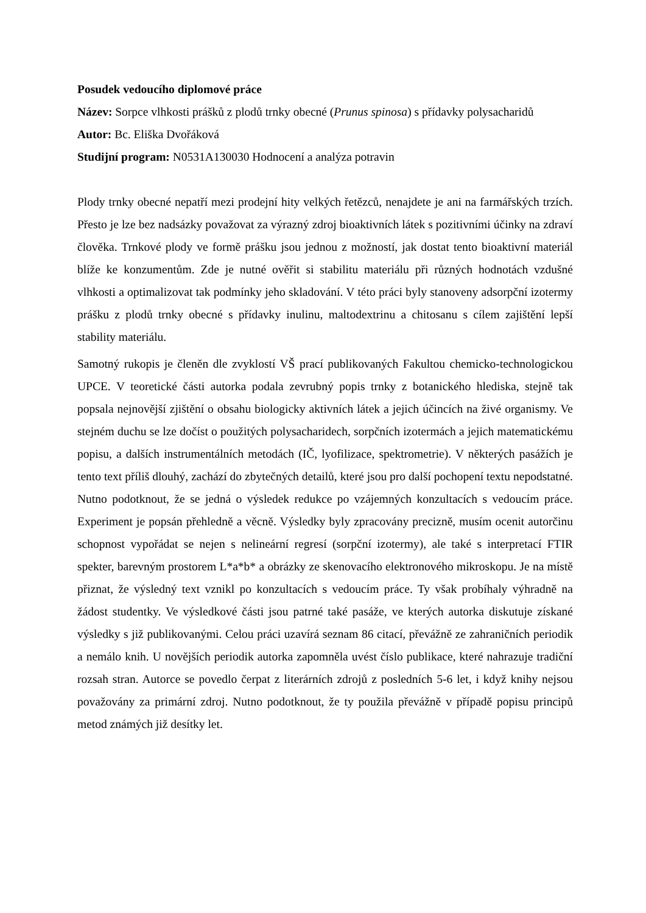Posudek vedoucího diplomové práce
Název: Sorpce vlhkosti prášků z plodů trnky obecné (Prunus spinosa) s přídavky polysacharidů
Autor: Bc. Eliška Dvořáková
Studijní program: N0531A130030 Hodnocení a analýza potravin
Plody trnky obecné nepatří mezi prodejní hity velkých řetězců, nenajdete je ani na farmářských trzích. Přesto je lze bez nadsázky považovat za výrazný zdroj bioaktivních látek s pozitivními účinky na zdraví člověka. Trnkové plody ve formě prášku jsou jednou z možností, jak dostat tento bioaktivní materiál blíže ke konzumentům. Zde je nutné ověřit si stabilitu materiálu při různých hodnotách vzdušné vlhkosti a optimalizovat tak podmínky jeho skladování. V této práci byly stanoveny adsorpční izotermy prášku z plodů trnky obecné s přídavky inulinu, maltodextrinu a chitosanu s cílem zajištění lepší stability materiálu.
Samotný rukopis je členěn dle zvyklostí VŠ prací publikovaných Fakultou chemicko-technologickou UPCE. V teoretické části autorka podala zevrubný popis trnky z botanického hlediska, stejně tak popsala nejnovější zjištění o obsahu biologicky aktivních látek a jejich účincích na živé organismy. Ve stejném duchu se lze dočíst o použitých polysacharidech, sorpčních izotermách a jejich matematickému popisu, a dalších instrumentálních metodách (IČ, lyofilizace, spektrometrie). V některých pasážích je tento text příliš dlouhý, zachází do zbytečných detailů, které jsou pro další pochopení textu nepodstatné. Nutno podotknout, že se jedná o výsledek redukce po vzájemných konzultacích s vedoucím práce. Experiment je popsán přehledně a věcně. Výsledky byly zpracovány precizně, musím ocenit autorčinu schopnost vypořádat se nejen s nelineární regresí (sorpční izotermy), ale také s interpretací FTIR spekter, barevným prostorem L*a*b* a obrázky ze skenovacího elektronového mikroskopu. Je na místě přiznat, že výsledný text vznikl po konzultacích s vedoucím práce. Ty však probíhaly výhradně na žádost studentky. Ve výsledkové části jsou patrné také pasáže, ve kterých autorka diskutuje získané výsledky s již publikovanými. Celou práci uzavírá seznam 86 citací, převážně ze zahraničních periodik a nemálo knih. U novějších periodik autorka zapomněla uvést číslo publikace, které nahrazuje tradiční rozsah stran. Autorce se povedlo čerpat z literárních zdrojů z posledních 5-6 let, i když knihy nejsou považovány za primární zdroj. Nutno podotknout, že ty použila převážně v případě popisu principů metod známých již desítky let.